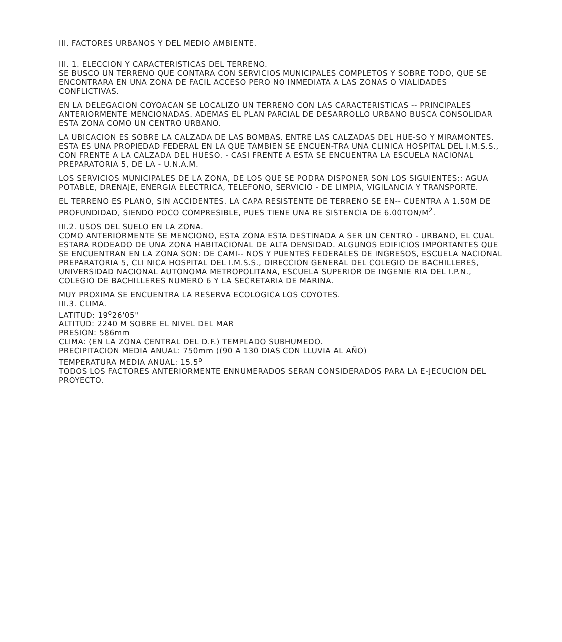III. FACTORES URBANOS Y DEL MEDIO AMBIENTE.
III. 1. ELECCION Y CARACTERISTICAS DEL TERRENO.
SE BUSCO UN TERRENO QUE CONTARA CON SERVICIOS MUNICIPALES COMPLETOS Y SOBRE TODO, QUE SE ENCONTRARA EN UNA ZONA DE FACIL ACCESO PERO NO INMEDIATA A LAS ZONAS O VIALIDADES CONFLICTIVAS.
EN LA DELEGACION COYOACAN SE LOCALIZO UN TERRENO CON LAS CARACTERISTICAS -- PRINCIPALES ANTERIORMENTE MENCIONADAS. ADEMAS EL PLAN PARCIAL DE DESARROLLO URBANO BUSCA CONSOLIDAR ESTA ZONA COMO UN CENTRO URBANO.
LA UBICACION ES SOBRE LA CALZADA DE LAS BOMBAS, ENTRE LAS CALZADAS DEL HUE-SO Y MIRAMONTES. ESTA ES UNA PROPIEDAD FEDERAL EN LA QUE TAMBIEN SE ENCUEN-TRA UNA CLINICA HOSPITAL DEL I.M.S.S., CON FRENTE A LA CALZADA DEL HUESO. - CASI FRENTE A ESTA SE ENCUENTRA LA ESCUELA NACIONAL PREPARATORIA 5, DE LA - U.N.A.M.
LOS SERVICIOS MUNICIPALES DE LA ZONA, DE LOS QUE SE PODRA DISPONER SON LOS SIGUIENTES;: AGUA POTABLE, DRENAJE, ENERGIA ELECTRICA, TELEFONO, SERVICIO - DE LIMPIA, VIGILANCIA Y TRANSPORTE.
EL TERRENO ES PLANO, SIN ACCIDENTES. LA CAPA RESISTENTE DE TERRENO SE EN-- CUENTRA A 1.50M DE PROFUNDIDAD, SIENDO POCO COMPRESIBLE, PUES TIENE UNA RE SISTENCIA DE 6.00TON/M<sup>2</sup>.
III.2. USOS DEL SUELO EN LA ZONA.
COMO ANTERIORMENTE SE MENCIONO, ESTA ZONA ESTA DESTINADA A SER UN CENTRO - URBANO, EL CUAL ESTARA RODEADO DE UNA ZONA HABITACIONAL DE ALTA DENSIDAD. ALGUNOS EDIFICIOS IMPORTANTES QUE SE ENCUENTRAN EN LA ZONA SON: DE CAMI-- NOS Y PUENTES FEDERALES DE INGRESOS, ESCUELA NACIONAL PREPARATORIA 5, CLI NICA HOSPITAL DEL I.M.S.S., DIRECCION GENERAL DEL COLEGIO DE BACHILLERES, UNIVERSIDAD NACIONAL AUTONOMA METROPOLITANA, ESCUELA SUPERIOR DE INGENIE RIA DEL I.P.N., COLEGIO DE BACHILLERES NUMERO 6 Y LA SECRETARIA DE MARINA.
MUY PROXIMA SE ENCUENTRA LA RESERVA ECOLOGICA LOS COYOTES.
III.3. CLIMA.
LATITUD: 19<sup>o</sup>26'05"
ALTITUD: 2240 M SOBRE EL NIVEL DEL MAR
PRESION: 586mm
CLIMA: (EN LA ZONA CENTRAL DEL D.F.) TEMPLADO SUBHUMEDO.
PRECIPITACION MEDIA ANUAL: 750mm ((90 A 130 DIAS CON LLUVIA AL AÑO)
TEMPERATURA MEDIA ANUAL: 15.5<sup>o</sup>
TODOS LOS FACTORES ANTERIORMENTE ENNUMERADOS SERAN CONSIDERADOS PARA LA E-JECUCION DEL PROYECTO.